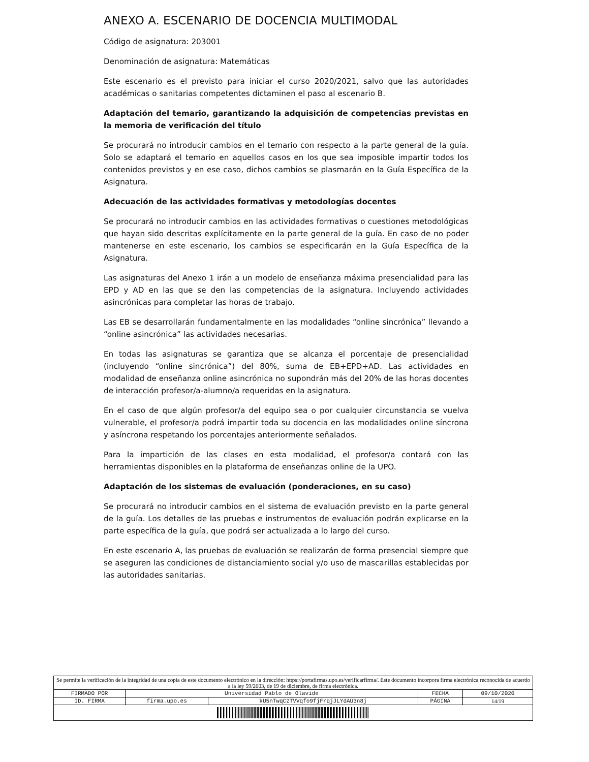ANEXO A. ESCENARIO DE DOCENCIA MULTIMODAL
Código de asignatura: 203001
Denominación de asignatura: Matemáticas
Este escenario es el previsto para iniciar el curso 2020/2021, salvo que las autoridades académicas o sanitarias competentes dictaminen el paso al escenario B.
Adaptación del temario, garantizando la adquisición de competencias previstas en la memoria de verificación del título
Se procurará no introducir cambios en el temario con respecto a la parte general de la guía. Solo se adaptará el temario en aquellos casos en los que sea imposible impartir todos los contenidos previstos y en ese caso, dichos cambios se plasmarán en la Guía Específica de la Asignatura.
Adecuación de las actividades formativas y metodologías docentes
Se procurará no introducir cambios en las actividades formativas o cuestiones metodológicas que hayan sido descritas explícitamente en la parte general de la guía. En caso de no poder mantenerse en este escenario, los cambios se especificarán en la Guía Específica de la Asignatura.
Las asignaturas del Anexo 1 irán a un modelo de enseñanza máxima presencialidad para las EPD y AD en las que se den las competencias de la asignatura. Incluyendo actividades asincrónicas para completar las horas de trabajo.
Las EB se desarrollarán fundamentalmente en las modalidades “online sincrónica” llevando a “online asincrónica” las actividades necesarias.
En todas las asignaturas se garantiza que se alcanza el porcentaje de presencialidad (incluyendo “online sincrónica”) del 80%, suma de EB+EPD+AD. Las actividades en modalidad de enseñanza online asincrónica no supondrán más del 20% de las horas docentes de interacción profesor/a-alumno/a requeridas en la asignatura.
En el caso de que algún profesor/a del equipo sea o por cualquier circunstancia se vuelva vulnerable, el profesor/a podrá impartir toda su docencia en las modalidades online síncrona y asíncrona respetando los porcentajes anteriormente señalados.
Para la impartición de las clases en esta modalidad, el profesor/a contará con las herramientas disponibles en la plataforma de enseñanzas online de la UPO.
Adaptación de los sistemas de evaluación (ponderaciones, en su caso)
Se procurará no introducir cambios en el sistema de evaluación previsto en la parte general de la guía. Los detalles de las pruebas e instrumentos de evaluación podrán explicarse en la parte específica de la guía, que podrá ser actualizada a lo largo del curso.
En este escenario A, las pruebas de evaluación se realizarán de forma presencial siempre que se aseguren las condiciones de distanciamiento social y/o uso de mascarillas establecidas por las autoridades sanitarias.
| Se permite la verificación de la integridad de una copia de este documento electrónico en la dirección: https://portafirmas.upo.es/verificarfirma/. Este documento incorpora firma electrónica reconocida de acuerdo a la ley 59/2003, de 19 de diciembre, de firma electrónica. | | | | |
| FIRMADO POR | Universidad Pablo de Olavide | | FECHA | 09/10/2020 |
| ID. FIRMA | firma.upo.es | kU5nTwqC2TVVqfo9fjFrqjJLYdAU3n8j | PÁGINA | 14/19 |